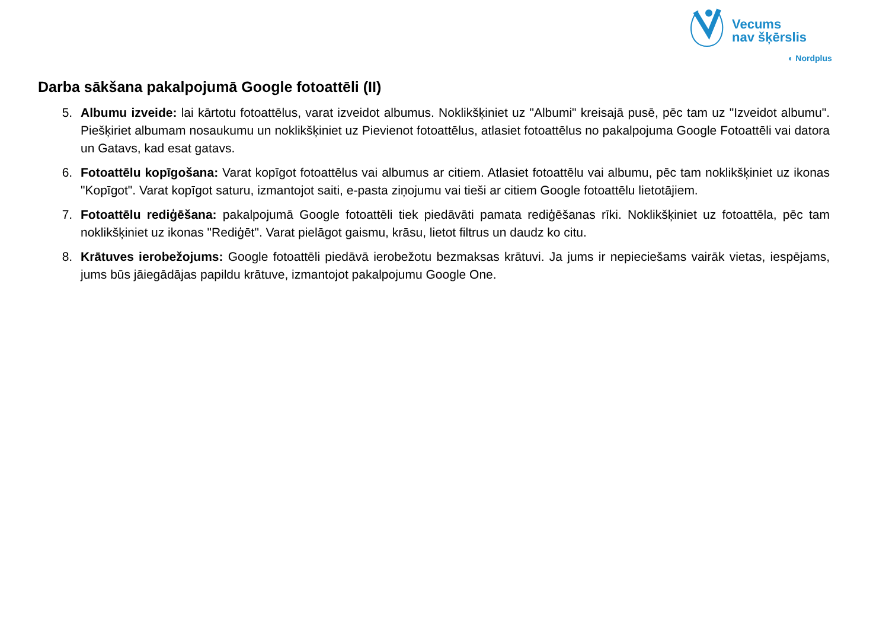Vecums
nav šķērslis
◐ Nordplus
Darba sākšana pakalpojumā Google fotoattēli (II)
5. Albumu izveide: lai kārtotu fotoattēlus, varat izveidot albumus. Noklikšķiniet uz "Albumi" kreisajā pusē, pēc tam uz "Izveidot albumu". Piešķiriet albumam nosaukumu un noklikšķiniet uz Pievienot fotoattēlus, atlasiet fotoattēlus no pakalpojuma Google Fotoattēli vai datora un Gatavs, kad esat gatavs.
6. Fotoattēlu kopīgošana: Varat kopīgot fotoattēlus vai albumus ar citiem. Atlasiet fotoattēlu vai albumu, pēc tam noklikšķiniet uz ikonas "Kopīgot". Varat kopīgot saturu, izmantojot saiti, e-pasta ziņojumu vai tieši ar citiem Google fotoattēlu lietotājiem.
7. Fotoattēlu rediģēšana: pakalpojumā Google fotoattēli tiek piedāvāti pamata rediģēšanas rīki. Noklikšķiniet uz fotoattēla, pēc tam noklikšķiniet uz ikonas "Rediģēt". Varat pielāgot gaismu, krāsu, lietot filtrus un daudz ko citu.
8. Krātuves ierobežojums: Google fotoattēli piedāvā ierobežotu bezmaksas krātuvi. Ja jums ir nepieciešams vairāk vietas, iespējams, jums būs jāiegādājas papildu krātuve, izmantojot pakalpojumu Google One.